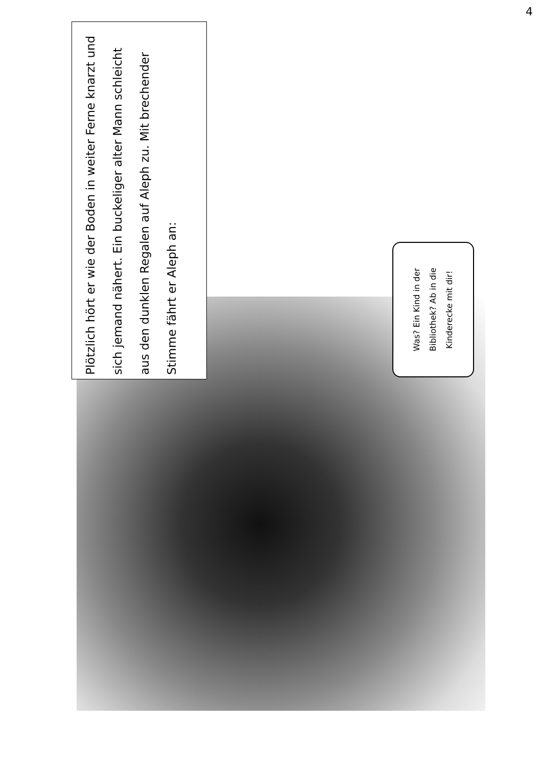4
Plötzlich hört er wie der Boden in weiter Ferne knarzt und sich jemand nähert. Ein buckeliger alter Mann schleicht aus den dunklen Regalen auf Aleph zu. Mit brechender Stimme fährt er Aleph an:
Was? Ein Kind in der Bibliothek? Ab in die Kinderecke mit dir!